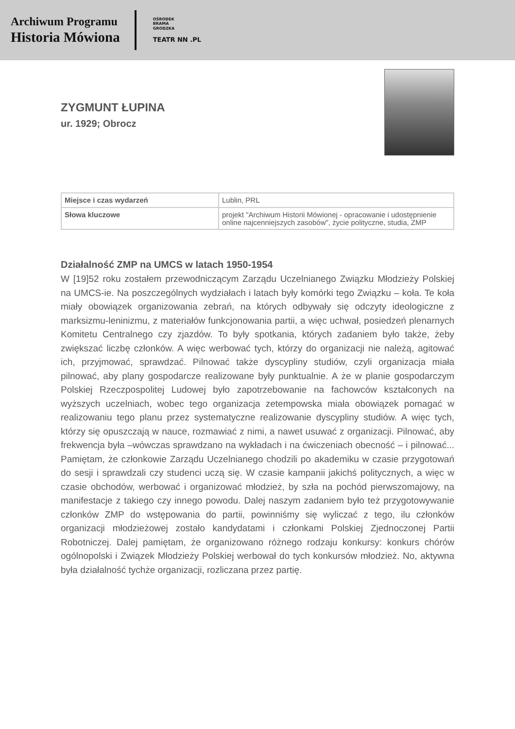Archiwum Programu
Historia Mówiona
OŚRODEK
BRAMA
GRODZKA
TEATR NN .PL
ZYGMUNT ŁUPINA
ur. 1929; Obrocz
| Miejsce i czas wydarzeń | Lublin, PRL |
| Słowa kluczowe | projekt "Archiwum Historii Mówionej - opracowanie i udostępnienie online najcenniejszych zasobów", życie polityczne, studia, ZMP |
Działalność ZMP na UMCS w latach 1950-1954
W [19]52 roku zostałem przewodniczącym Zarządu Uczelnianego Związku Młodzieży Polskiej na UMCS-ie. Na poszczególnych wydziałach i latach były komórki tego Związku – koła. Te koła miały obowiązek organizowania zebrań, na których odbywały się odczyty ideologiczne z marksizmu-leninizmu, z materiałów funkcjonowania partii, a więc uchwał, posiedzeń plenarnych Komitetu Centralnego czy zjazdów. To były spotkania, których zadaniem było także, żeby zwiększać liczbę członków. A więc werbować tych, którzy do organizacji nie należą, agitować ich, przyjmować, sprawdzać. Pilnować także dyscypliny studiów, czyli organizacja miała pilnować, aby plany gospodarcze realizowane były punktualnie. A że w planie gospodarczym Polskiej Rzeczpospolitej Ludowej było zapotrzebowanie na fachowców kształconych na wyższych uczelniach, wobec tego organizacja zetempowska miała obowiązek pomagać w realizowaniu tego planu przez systematyczne realizowanie dyscypliny studiów. A więc tych, którzy się opuszczają w nauce, rozmawiać z nimi, a nawet usuwać z organizacji. Pilnować, aby frekwencja była –wówczas sprawdzano na wykładach i na ćwiczeniach obecność – i pilnować... Pamiętam, że członkowie Zarządu Uczelnianego chodzili po akademiku w czasie przygotowań do sesji i sprawdzali czy studenci uczą się. W czasie kampanii jakichś politycznych, a więc w czasie obchodów, werbować i organizować młodzież, by szła na pochód pierwszomajowy, na manifestacje z takiego czy innego powodu. Dalej naszym zadaniem było też przygotowywanie członków ZMP do wstępowania do partii, powinniśmy się wyliczać z tego, ilu członków organizacji młodzieżowej zostało kandydatami i członkami Polskiej Zjednoczonej Partii Robotniczej. Dalej pamiętam, że organizowano różnego rodzaju konkursy: konkurs chórów ogólnopolski i Związek Młodzieży Polskiej werbował do tych konkursów młodzież. No, aktywna była działalność tychże organizacji, rozliczana przez partię.